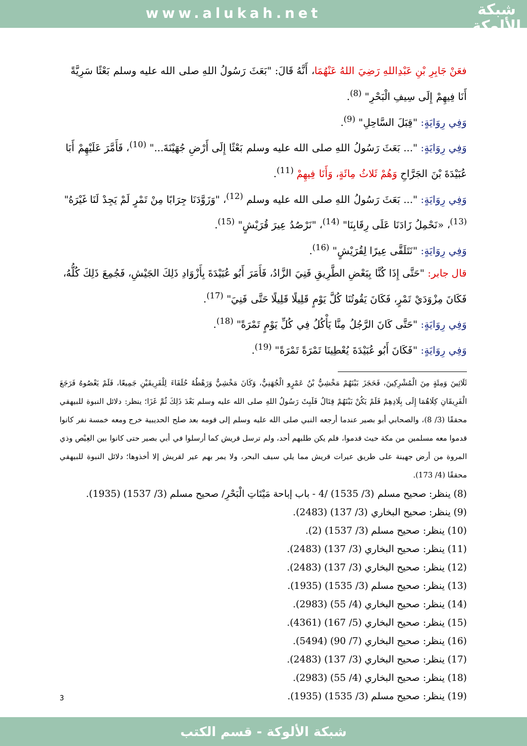www.alukah.net
شبكة
الألوكة
فعَنْ جَابِرِ بْنِ عَبْدِاللهِ رَضِيَ اللهُ عَنْهُمَا، أَنَّهُ قَالَ: "بَعَثَ رَسُولُ اللهِ صلى الله عليه وسلم بَعْثًا سَرِيَّةً أَنَا فِيهِمْ إِلَى سِيفِ الْبَحْرِ" <sup>(8)</sup>.
وَفِي رِوَايَةٍ: "قِبَلَ السَّاحِلِ" <sup>(9)</sup>.
وَفِي رِوَايَةٍ: "... بَعَثَ رَسُولُ اللهِ صلى الله عليه وسلم بَعْثًا إِلَى أَرْضِ جُهَيْنَةَ..." <sup>(10)</sup>، فَأَمَّرَ عَلَيْهِمْ أَبَا عُبَيْدَةَ بْنَ الجَرَّاحِ وَهُمْ ثَلاثُ مِائَةٍ، وَأَنَا فِيهِمْ <sup>(11)</sup>.
وَفِي رِوَايَةٍ: "... بَعَثَ رَسُولُ اللهِ صلى الله عليه وسلم <sup>(12)</sup>، "وَزَوَّدَنَا جِرَابًا مِنْ تَمْرٍ لَمْ يَجِدْ لَنَا غَيْرَهُ" <sup>(13)</sup>، «نَحْمِلُ زَادَنَا عَلَى رِقَابِنَا" <sup>(14)</sup>، "نَرْصُدُ عِيرَ قُرَيْشٍ" <sup>(15)</sup>.
وَفِي رِوَايَةٍ: "نَتَلَقَّى عِيرًا لِقُرَيْشٍ" <sup>(16)</sup>.
قال جابر: "حَتَّى إِذَا كُنَّا بِبَعْضِ الطَّرِيقِ فَنِيَ الزَّادُ، فَأَمَرَ أَبُو عُبَيْدَةَ بِأَزْوَادِ ذَلِكَ الجَيْشِ، فَجُمِعَ ذَلِكَ كُلُّهُ، فَكَانَ مِزْوَدَيْ تَمْرٍ، فَكَانَ يَقُوتُنَا كُلَّ يَوْمٍ قَلِيلًا قَلِيلًا حَتَّى فَنِيَ" <sup>(17)</sup>.
وَفِي رِوَايَةٍ: "حَتَّى كَانَ الرَّجُلُ مِنَّا يَأْكُلُ فِي كُلِّ يَوْمٍ تَمْرَةً" <sup>(18)</sup>.
وَفِي رِوَايَةٍ: "فَكَانَ أَبُو عُبَيْدَةَ يُعْطِينَا تَمْرَةً تَمْرَةً" <sup>(19)</sup>.
ثَلَاثِينَ وَمِئَةٍ مِنَ الْمُشْرِكِينَ، فَحَجَزَ بَيْنَهُمْ مَخْشِيُّ بْنُ عَمْرٍو الْجُهَنِيُّ، وَكَانَ مَخْشِيٌّ وَرَهْطُهُ حُلَفَاءَ لِلْفَرِيقَيْنِ جَمِيعًا، فَلَمْ يَعْصُوهُ فَرَجَعَ الْفَرِيقَانِ كِلَاهُمَا إِلَى بِلَادِهِمْ فَلَمْ يَكُنْ بَيْنَهُمْ قِتَالٌ فَلَبِثَ رَسُولُ اللهِ صلى الله عليه وسلم بَعْدَ ذَلِكَ ثُمَّ غَزَا؛ ينظر: دلائل النبوة للبيهقي محققًا (3/ 8)، والصحابي أبو بصير عندما أرجعه النبي صلى الله عليه وسلم إلى قومه بعد صلح الحديبية خرج ومعه خمسة نفر كانوا قدموا معه مسلمين من مكة حيث قدموا، فلم يكن طلبهم أحد، ولم ترسل قريش كما أرسلوا في أبي بصير حتى كانوا بين العِيْص وذي المروة من أرض جهينة على طريق عيرات قريش مما يلي سيف البحر، ولا يمر بهم عير لقريش إلا أخذوها؛ دلائل النبوة للبيهقي محققًا (4/ 173).
(8) ينظر: صحيح مسلم (3/ 1535) /4 - باب إباحة مَيْتَاتِ الْبَحْرِ/ صحيح مسلم (3/ 1537) (1935).
(9) ينظر: صحيح البخاري (3/ 137) (2483).
(10) ينظر: صحيح مسلم (3/ 1537) (2).
(11) ينظر: صحيح البخاري (3/ 137) (2483).
(12) ينظر: صحيح البخاري (3/ 137) (2483).
(13) ينظر: صحيح مسلم (3/ 1535) (1935).
(14) ينظر: صحيح البخاري (4/ 55) (2983).
(15) ينظر: صحيح البخاري (5/ 167) (4361).
(16) ينظر: صحيح البخاري (7/ 90) (5494).
(17) ينظر: صحيح البخاري (3/ 137) (2483).
(18) ينظر: صحيح البخاري (4/ 55) (2983).
(19) ينظر: صحيح مسلم (3/ 1535) (1935).
3
شبكة الألوكة - قسم الكتب